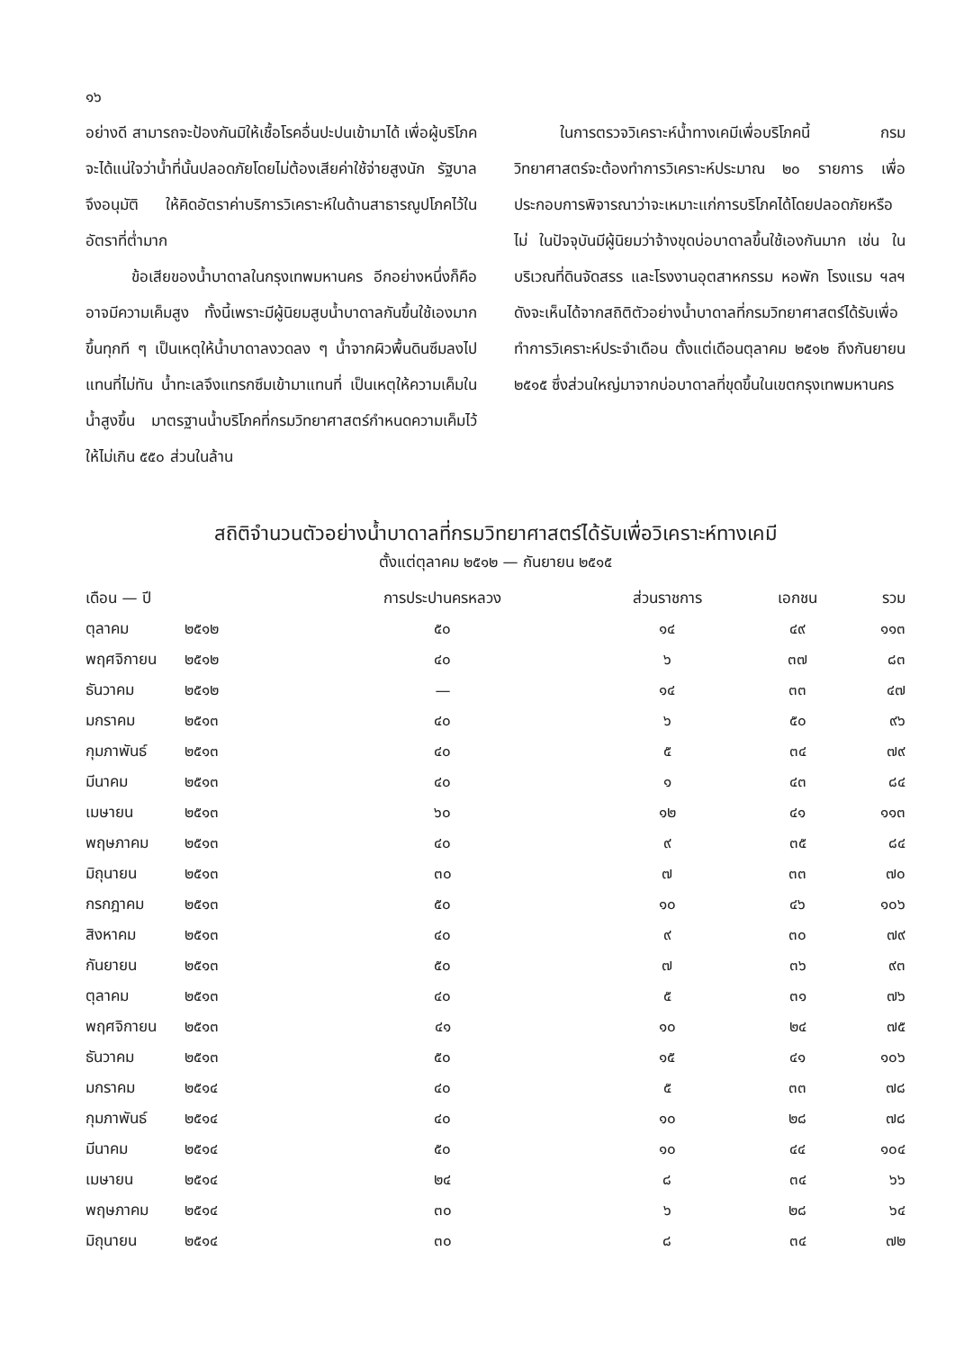๑๖
อย่างดี สามารถจะป้องกันมิให้เชื้อโรคอื่นปะปนเข้ามาได้ เพื่อผู้บริโภคจะได้แน่ใจว่าน้ำที่นั้นปลอดภัยโดยไม่ต้องเสียค่าใช้จ่ายสูงนัก รัฐบาลจึงอนุมัติ ให้คิดอัตราค่าบริการวิเคราะห์ในด้านสาธารณูปโภคไว้ในอัตราที่ต่ำมาก
   ข้อเสียของน้ำบาดาลในกรุงเทพมหานคร อีกอย่างหนึ่งก็คือ อาจมีความเค็มสูง ทั้งนี้เพราะมีผู้นิยมสูบน้ำบาดาลกันขึ้นใช้เองมากขึ้นทุกที ๆ เป็นเหตุให้น้ำบาดาลงวดลง ๆ น้ำจากผิวพื้นดินซึมลงไปแทนที่ไม่ทัน น้ำทะเลจึงแทรกซึมเข้ามาแทนที่ เป็นเหตุให้ความเค็มในน้ำสูงขึ้น มาตรฐานน้ำบริโภคที่กรมวิทยาศาสตร์กำหนดความเค็มไว้ให้ไม่เกิน ๕๕๐ ส่วนในล้าน
   ในการตรวจวิเคราะห์น้ำทางเคมีเพื่อบริโภคนี้ กรมวิทยาศาสตร์จะต้องทำการวิเคราะห์ประมาณ ๒๐ รายการ เพื่อประกอบการพิจารณาว่าจะเหมาะแก่การบริโภคได้โดยปลอดภัยหรือไม่ ในปัจจุบันมีผู้นิยมว่าจ้างขุดบ่อบาดาลขึ้นใช้เองกันมาก เช่น ในบริเวณที่ดินจัดสรร และโรงงานอุตสาหกรรม หอพัก โรงแรม ฯลฯ ดังจะเห็นได้จากสถิติตัวอย่างน้ำบาดาลที่กรมวิทยาศาสตร์ได้รับเพื่อทำการวิเคราะห์ประจำเดือน ตั้งแต่เดือนตุลาคม ๒๕๑๒ ถึงกันยายน ๒๕๑๕ ซึ่งส่วนใหญ่มาจากบ่อบาดาลที่ขุดขึ้นในเขตกรุงเทพมหานคร
สถิติจำนวนตัวอย่างน้ำบาดาลที่กรมวิทยาศาสตร์ได้รับเพื่อวิเคราะห์ทางเคมี
ตั้งแต่ตุลาคม ๒๕๑๒ — กันยายน ๒๕๑๕
| เดือน — ปี | | การประปานครหลวง | ส่วนราชการ | เอกชน | รวม |
| --- | --- | --- | --- | --- | --- |
| ตุลาคม | ๒๕๑๒ | ๕๐ | ๑๔ | ๔๙ | ๑๑๓ |
| พฤศจิกายน | ๒๕๑๒ | ๔๐ | ๖ | ๓๗ | ๘๓ |
| ธันวาคม | ๒๕๑๒ | — | ๑๔ | ๓๓ | ๔๗ |
| มกราคม | ๒๕๑๓ | ๔๐ | ๖ | ๕๐ | ๙๖ |
| กุมภาพันธ์ | ๒๕๑๓ | ๔๐ | ๕ | ๓๔ | ๗๙ |
| มีนาคม | ๒๕๑๓ | ๔๐ | ๑ | ๔๓ | ๘๔ |
| เมษายน | ๒๕๑๓ | ๖๐ | ๑๒ | ๔๑ | ๑๑๓ |
| พฤษภาคม | ๒๕๑๓ | ๔๐ | ๙ | ๓๕ | ๘๔ |
| มิถุนายน | ๒๕๑๓ | ๓๐ | ๗ | ๓๓ | ๗๐ |
| กรกฎาคม | ๒๕๑๓ | ๕๐ | ๑๐ | ๔๖ | ๑๐๖ |
| สิงหาคม | ๒๕๑๓ | ๔๐ | ๙ | ๓๐ | ๗๙ |
| กันยายน | ๒๕๑๓ | ๕๐ | ๗ | ๓๖ | ๙๓ |
| ตุลาคม | ๒๕๑๓ | ๔๐ | ๕ | ๓๑ | ๗๖ |
| พฤศจิกายน | ๒๕๑๓ | ๔๑ | ๑๐ | ๒๔ | ๗๕ |
| ธันวาคม | ๒๕๑๓ | ๕๐ | ๑๕ | ๔๑ | ๑๐๖ |
| มกราคม | ๒๕๑๔ | ๔๐ | ๕ | ๓๓ | ๗๘ |
| กุมภาพันธ์ | ๒๕๑๔ | ๔๐ | ๑๐ | ๒๘ | ๗๘ |
| มีนาคม | ๒๕๑๔ | ๕๐ | ๑๐ | ๔๔ | ๑๐๔ |
| เมษายน | ๒๕๑๔ | ๒๔ | ๘ | ๓๔ | ๖๖ |
| พฤษภาคม | ๒๕๑๔ | ๓๐ | ๖ | ๒๘ | ๖๔ |
| มิถุนายน | ๒๕๑๔ | ๓๐ | ๘ | ๓๔ | ๗๒ |